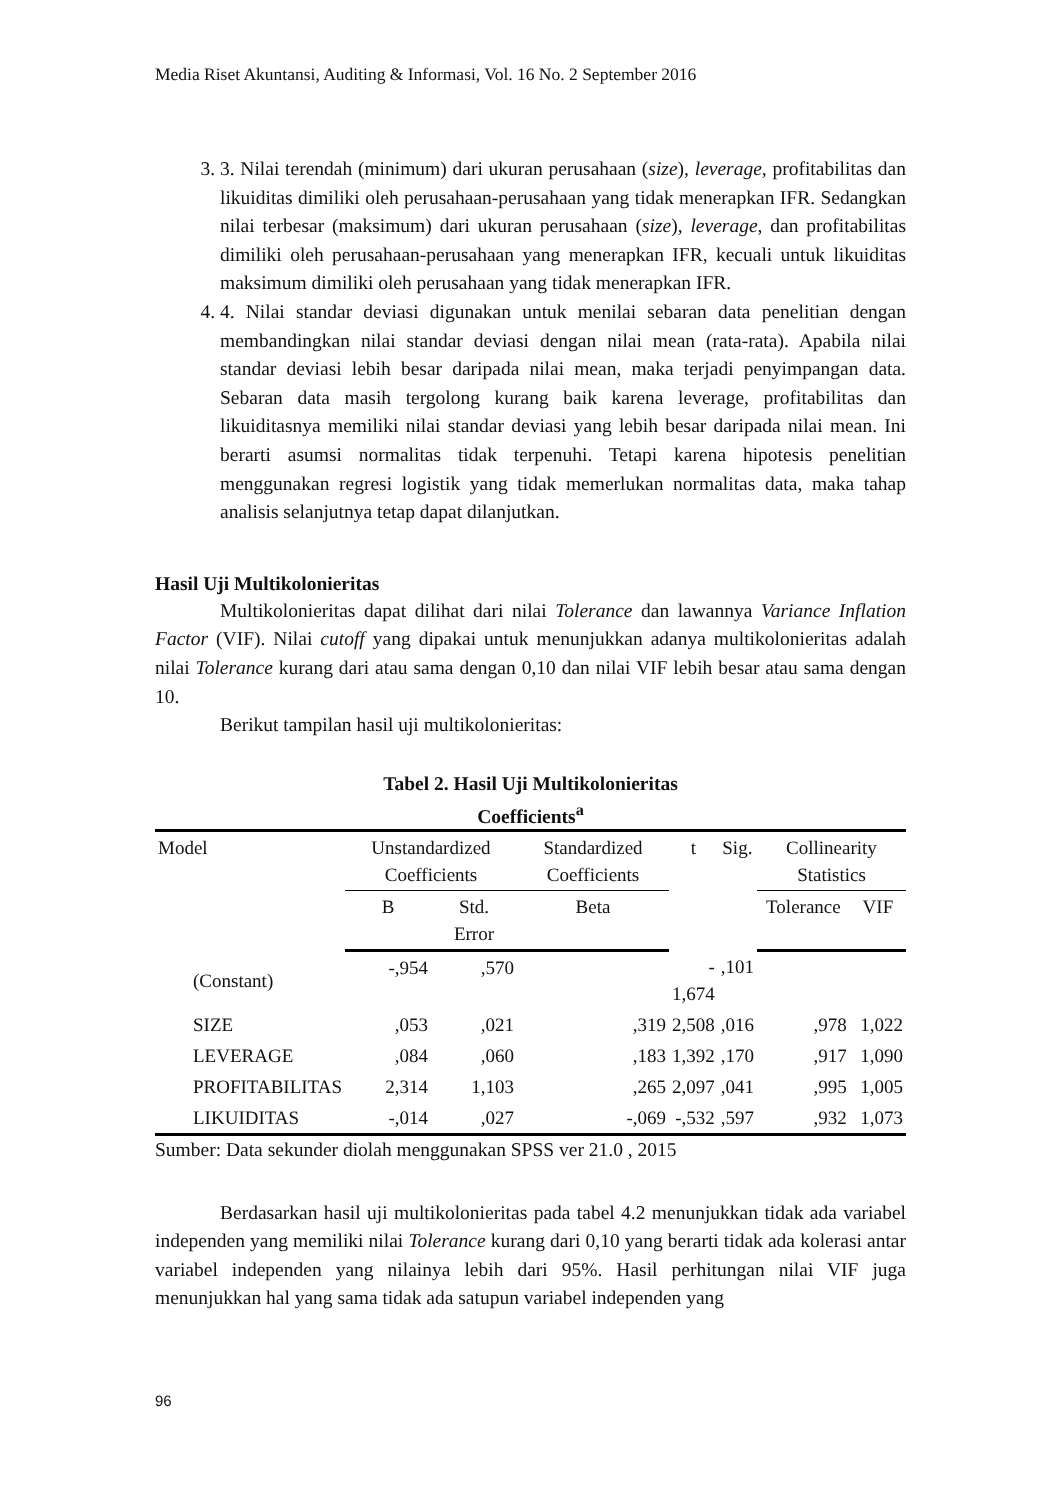Media Riset Akuntansi, Auditing & Informasi, Vol. 16 No. 2 September 2016
3. 3. Nilai terendah (minimum) dari ukuran perusahaan (size), leverage, profitabilitas dan likuiditas dimiliki oleh perusahaan-perusahaan yang tidak menerapkan IFR. Sedangkan nilai terbesar (maksimum) dari ukuran perusahaan (size), leverage, dan profitabilitas dimiliki oleh perusahaan-perusahaan yang menerapkan IFR, kecuali untuk likuiditas maksimum dimiliki oleh perusahaan yang tidak menerapkan IFR.
4. 4. Nilai standar deviasi digunakan untuk menilai sebaran data penelitian dengan membandingkan nilai standar deviasi dengan nilai mean (rata-rata). Apabila nilai standar deviasi lebih besar daripada nilai mean, maka terjadi penyimpangan data. Sebaran data masih tergolong kurang baik karena leverage, profitabilitas dan likuiditasnya memiliki nilai standar deviasi yang lebih besar daripada nilai mean. Ini berarti asumsi normalitas tidak terpenuhi. Tetapi karena hipotesis penelitian menggunakan regresi logistik yang tidak memerlukan normalitas data, maka tahap analisis selanjutnya tetap dapat dilanjutkan.
Hasil Uji Multikolonieritas
Multikolonieritas dapat dilihat dari nilai Tolerance dan lawannya Variance Inflation Factor (VIF). Nilai cutoff yang dipakai untuk menunjukkan adanya multikolonieritas adalah nilai Tolerance kurang dari atau sama dengan 0,10 dan nilai VIF lebih besar atau sama dengan 10.
Berikut tampilan hasil uji multikolonieritas:
Tabel 2. Hasil Uji Multikolonieritas
Coefficients<sup>a</sup>
| Model | Unstandardized Coefficients | | Standardized Coefficients | t | Sig. | Collinearity Statistics | |
| --- | --- | --- | --- | --- | --- | --- | --- |
| | B | Std. Error | Beta | | | Tolerance | VIF |
| (Constant) | -,954 | ,570 | | - 1,674 | ,101 | | |
| SIZE | ,053 | ,021 | ,319 | 2,508 | ,016 | ,978 | 1,022 |
| LEVERAGE | ,084 | ,060 | ,183 | 1,392 | ,170 | ,917 | 1,090 |
| PROFITABILITAS | 2,314 | 1,103 | ,265 | 2,097 | ,041 | ,995 | 1,005 |
| LIKUIDITAS | -,014 | ,027 | -,069 | -,532 | ,597 | ,932 | 1,073 |
Sumber: Data sekunder diolah menggunakan SPSS ver 21.0 , 2015
Berdasarkan hasil uji multikolonieritas pada tabel 4.2 menunjukkan tidak ada variabel independen yang memiliki nilai Tolerance kurang dari 0,10 yang berarti tidak ada kolerasi antar variabel independen yang nilainya lebih dari 95%. Hasil perhitungan nilai VIF juga menunjukkan hal yang sama tidak ada satupun variabel independen yang
96